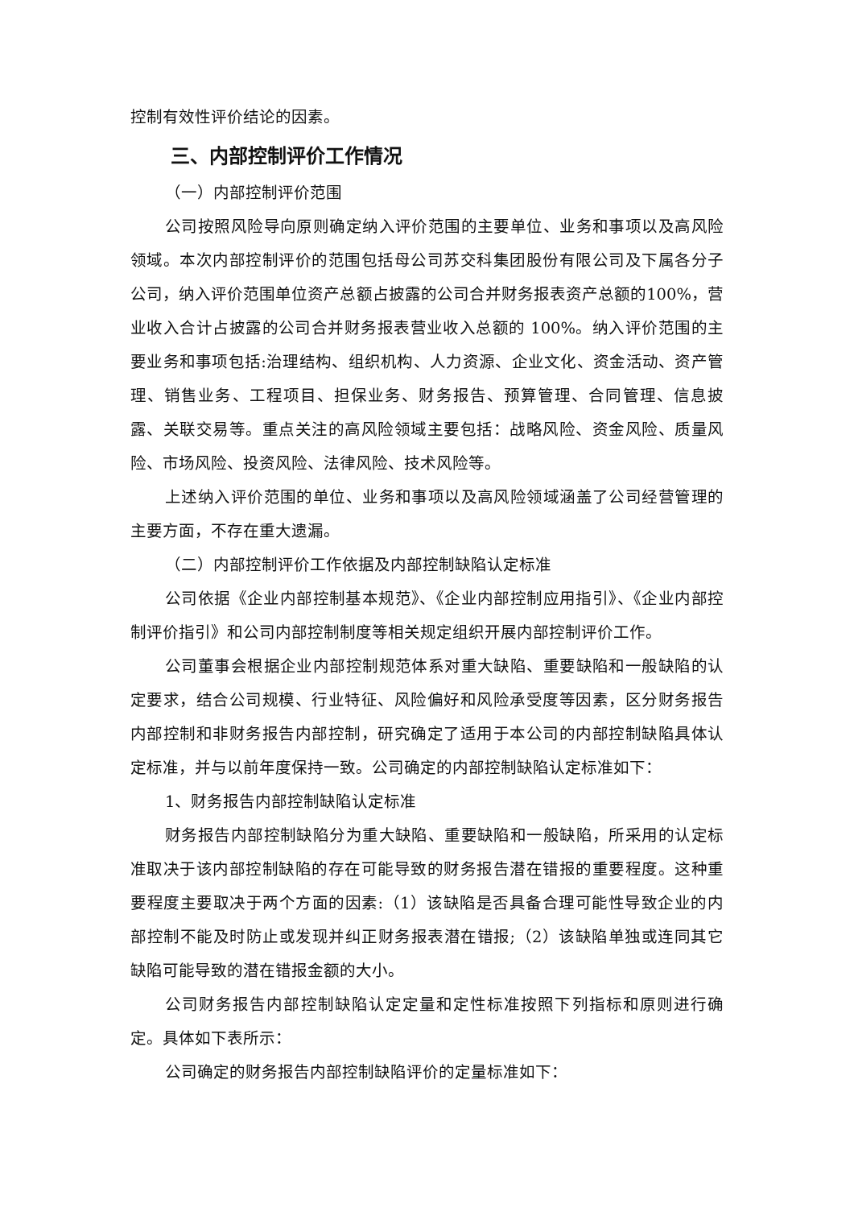控制有效性评价结论的因素。
三、内部控制评价工作情况
（一）内部控制评价范围
公司按照风险导向原则确定纳入评价范围的主要单位、业务和事项以及高风险领域。本次内部控制评价的范围包括母公司苏交科集团股份有限公司及下属各分子公司，纳入评价范围单位资产总额占披露的公司合并财务报表资产总额的100%，营业收入合计占披露的公司合并财务报表营业收入总额的 100%。纳入评价范围的主要业务和事项包括:治理结构、组织机构、人力资源、企业文化、资金活动、资产管理、销售业务、工程项目、担保业务、财务报告、预算管理、合同管理、信息披露、关联交易等。重点关注的高风险领域主要包括：战略风险、资金风险、质量风险、市场风险、投资风险、法律风险、技术风险等。
上述纳入评价范围的单位、业务和事项以及高风险领域涵盖了公司经营管理的主要方面，不存在重大遗漏。
（二）内部控制评价工作依据及内部控制缺陷认定标准
公司依据《企业内部控制基本规范》、《企业内部控制应用指引》、《企业内部控制评价指引》和公司内部控制制度等相关规定组织开展内部控制评价工作。
公司董事会根据企业内部控制规范体系对重大缺陷、重要缺陷和一般缺陷的认定要求，结合公司规模、行业特征、风险偏好和风险承受度等因素，区分财务报告内部控制和非财务报告内部控制，研究确定了适用于本公司的内部控制缺陷具体认定标准，并与以前年度保持一致。公司确定的内部控制缺陷认定标准如下：
1、财务报告内部控制缺陷认定标准
财务报告内部控制缺陷分为重大缺陷、重要缺陷和一般缺陷，所采用的认定标准取决于该内部控制缺陷的存在可能导致的财务报告潜在错报的重要程度。这种重要程度主要取决于两个方面的因素:（1）该缺陷是否具备合理可能性导致企业的内部控制不能及时防止或发现并纠正财务报表潜在错报;（2）该缺陷单独或连同其它缺陷可能导致的潜在错报金额的大小。
公司财务报告内部控制缺陷认定定量和定性标准按照下列指标和原则进行确定。具体如下表所示：
公司确定的财务报告内部控制缺陷评价的定量标准如下：